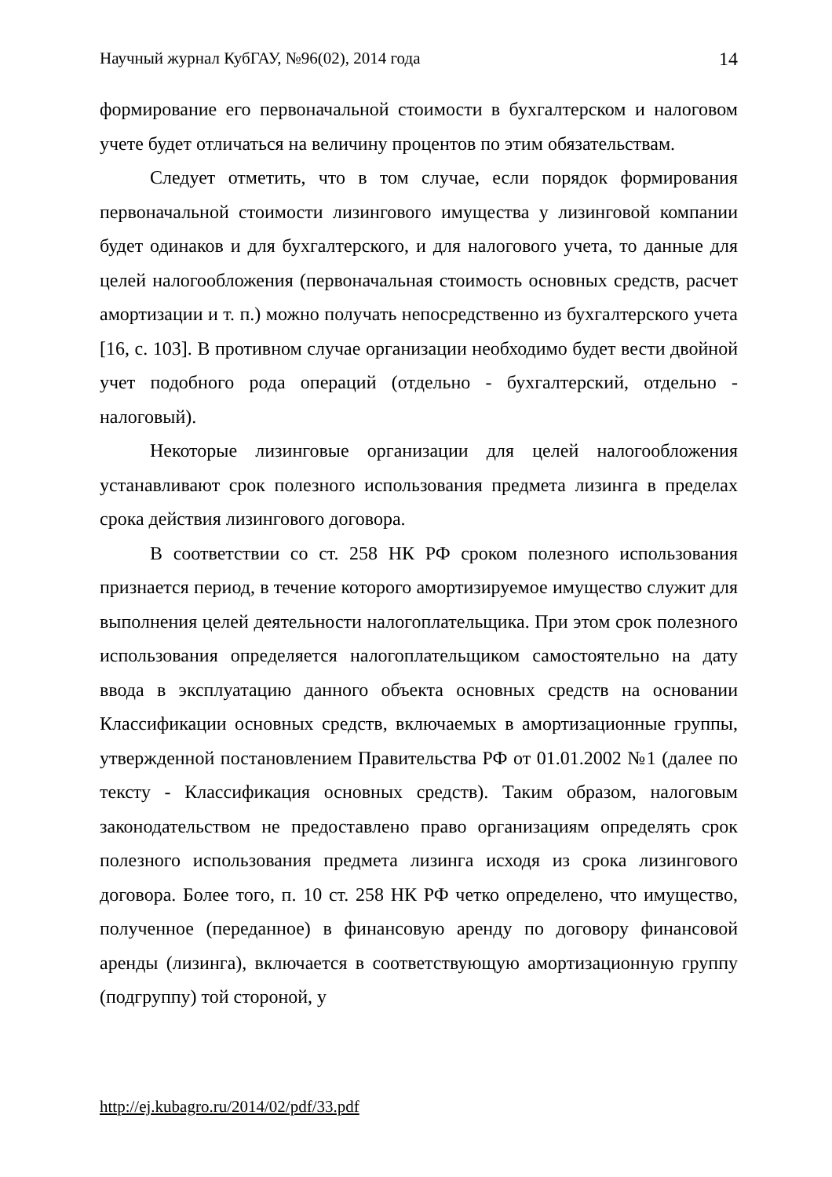Научный журнал КубГАУ, №96(02), 2014 года 14
формирование его первоначальной стоимости в бухгалтерском и налоговом учете будет отличаться на величину процентов по этим обязательствам.
Следует отметить, что в том случае, если порядок формирования первоначальной стоимости лизингового имущества у лизинговой компании будет одинаков и для бухгалтерского, и для налогового учета, то данные для целей налогообложения (первоначальная стоимость основных средств, расчет амортизации и т. п.) можно получать непосредственно из бухгалтерского учета [16, с. 103]. В противном случае организации необходимо будет вести двойной учет подобного рода операций (отдельно - бухгалтерский, отдельно - налоговый).
Некоторые лизинговые организации для целей налогообложения устанавливают срок полезного использования предмета лизинга в пределах срока действия лизингового договора.
В соответствии со ст. 258 НК РФ сроком полезного использования признается период, в течение которого амортизируемое имущество служит для выполнения целей деятельности налогоплательщика. При этом срок полезного использования определяется налогоплательщиком самостоятельно на дату ввода в эксплуатацию данного объекта основных средств на основании Классификации основных средств, включаемых в амортизационные группы, утвержденной постановлением Правительства РФ от 01.01.2002 №1 (далее по тексту - Классификация основных средств). Таким образом, налоговым законодательством не предоставлено право организациям определять срок полезного использования предмета лизинга исходя из срока лизингового договора. Более того, п. 10 ст. 258 НК РФ четко определено, что имущество, полученное (переданное) в финансовую аренду по договору финансовой аренды (лизинга), включается в соответствующую амортизационную группу (подгруппу) той стороной, у
http://ej.kubagro.ru/2014/02/pdf/33.pdf